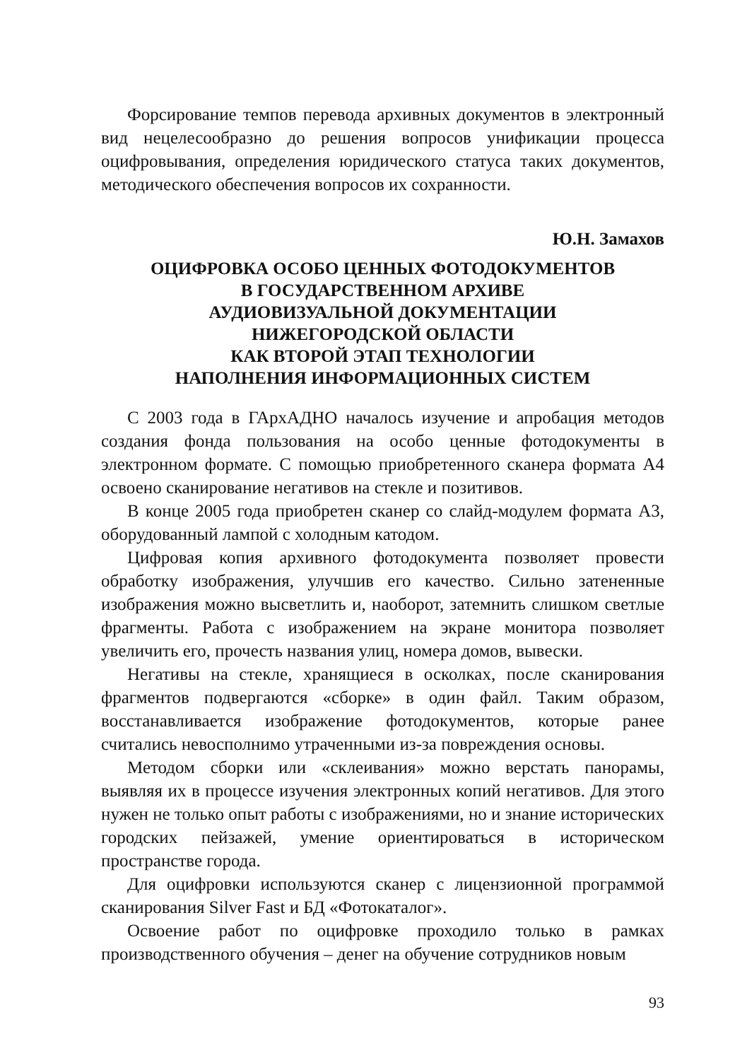Форсирование темпов перевода архивных документов в электронный вид нецелесообразно до решения вопросов унификации процесса оцифровывания, определения юридического статуса таких документов, методического обеспечения вопросов их сохранности.
Ю.Н. Замахов
ОЦИФРОВКА ОСОБО ЦЕННЫХ ФОТОДОКУМЕНТОВ
В ГОСУДАРСТВЕННОМ АРХИВЕ
АУДИОВИЗУАЛЬНОЙ ДОКУМЕНТАЦИИ
НИЖЕГОРОДСКОЙ ОБЛАСТИ
КАК ВТОРОЙ ЭТАП ТЕХНОЛОГИИ
НАПОЛНЕНИЯ ИНФОРМАЦИОННЫХ СИСТЕМ
С 2003 года в ГАрхАДНО началось изучение и апробация методов создания фонда пользования на особо ценные фотодокументы в электронном формате. С помощью приобретенного сканера формата А4 освоено сканирование негативов на стекле и позитивов.
В конце 2005 года приобретен сканер со слайд-модулем формата А3, оборудованный лампой с холодным катодом.
Цифровая копия архивного фотодокумента позволяет провести обработку изображения, улучшив его качество. Сильно затененные изображения можно высветлить и, наоборот, затемнить слишком светлые фрагменты. Работа с изображением на экране монитора позволяет увеличить его, прочесть названия улиц, номера домов, вывески.
Негативы на стекле, хранящиеся в осколках, после сканирования фрагментов подвергаются «сборке» в один файл. Таким образом, восстанавливается изображение фотодокументов, которые ранее считались невосполнимо утраченными из-за повреждения основы.
Методом сборки или «склеивания» можно верстать панорамы, выявляя их в процессе изучения электронных копий негативов. Для этого нужен не только опыт работы с изображениями, но и знание исторических городских пейзажей, умение ориентироваться в историческом пространстве города.
Для оцифровки используются сканер с лицензионной программой сканирования Silver Fast и БД «Фотокаталог».
Освоение работ по оцифровке проходило только в рамках производственного обучения – денег на обучение сотрудников новым
93